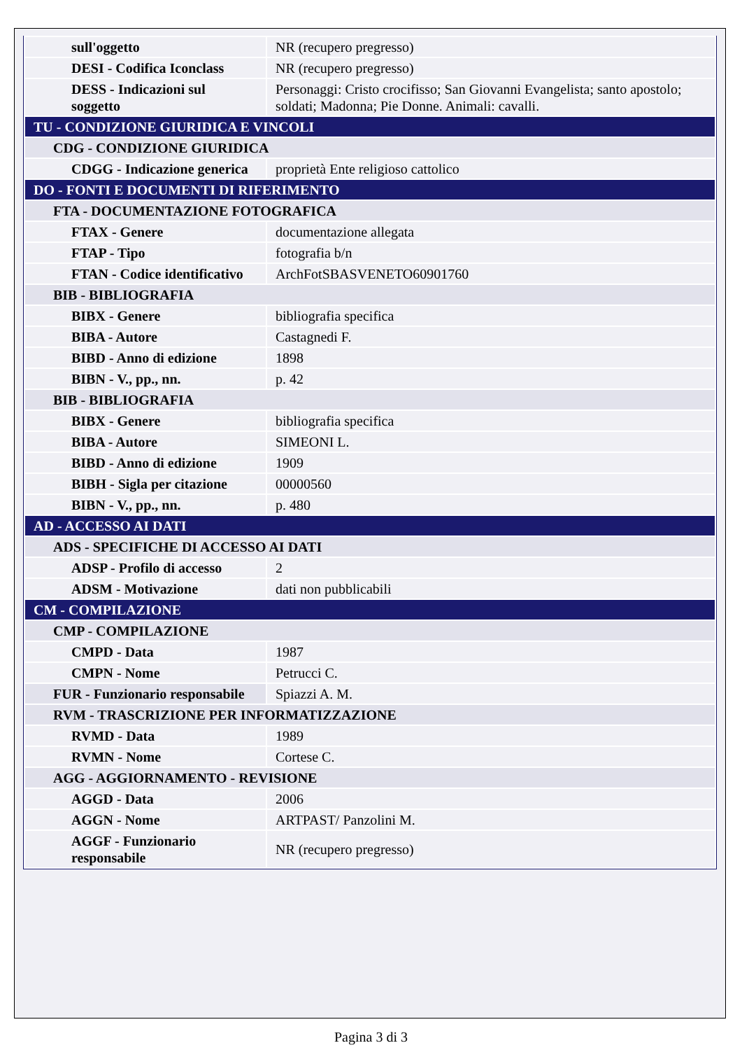| sull'oggetto | NR (recupero pregresso) |
| DESI - Codifica Iconclass | NR (recupero pregresso) |
| DESS - Indicazioni sul soggetto | Personaggi: Cristo crocifisso; San Giovanni Evangelista; santo apostolo; soldati; Madonna; Pie Donne. Animali: cavalli. |
| TU - CONDIZIONE GIURIDICA E VINCOLI | |
| CDG - CONDIZIONE GIURIDICA | |
| CDGG - Indicazione generica | proprietà Ente religioso cattolico |
| DO - FONTI E DOCUMENTI DI RIFERIMENTO | |
| FTA - DOCUMENTAZIONE FOTOGRAFICA | |
| FTAX - Genere | documentazione allegata |
| FTAP - Tipo | fotografia b/n |
| FTAN - Codice identificativo | ArchFotSBASVENETO60901760 |
| BIB - BIBLIOGRAFIA | |
| BIBX - Genere | bibliografia specifica |
| BIBA - Autore | Castagnedi F. |
| BIBD - Anno di edizione | 1898 |
| BIBN - V., pp., nn. | p. 42 |
| BIB - BIBLIOGRAFIA | |
| BIBX - Genere | bibliografia specifica |
| BIBA - Autore | SIMEONI L. |
| BIBD - Anno di edizione | 1909 |
| BIBH - Sigla per citazione | 00000560 |
| BIBN - V., pp., nn. | p. 480 |
| AD - ACCESSO AI DATI | |
| ADS - SPECIFICHE DI ACCESSO AI DATI | |
| ADSP - Profilo di accesso | 2 |
| ADSM - Motivazione | dati non pubblicabili |
| CM - COMPILAZIONE | |
| CMP - COMPILAZIONE | |
| CMPD - Data | 1987 |
| CMPN - Nome | Petrucci C. |
| FUR - Funzionario responsabile | Spiazzi A. M. |
| RVM - TRASCRIZIONE PER INFORMATIZZAZIONE | |
| RVMD - Data | 1989 |
| RVMN - Nome | Cortese C. |
| AGG - AGGIORNAMENTO - REVISIONE | |
| AGGD - Data | 2006 |
| AGGN - Nome | ARTPAST/ Panzolini M. |
| AGGF - Funzionario responsabile | NR (recupero pregresso) |
Pagina 3 di 3